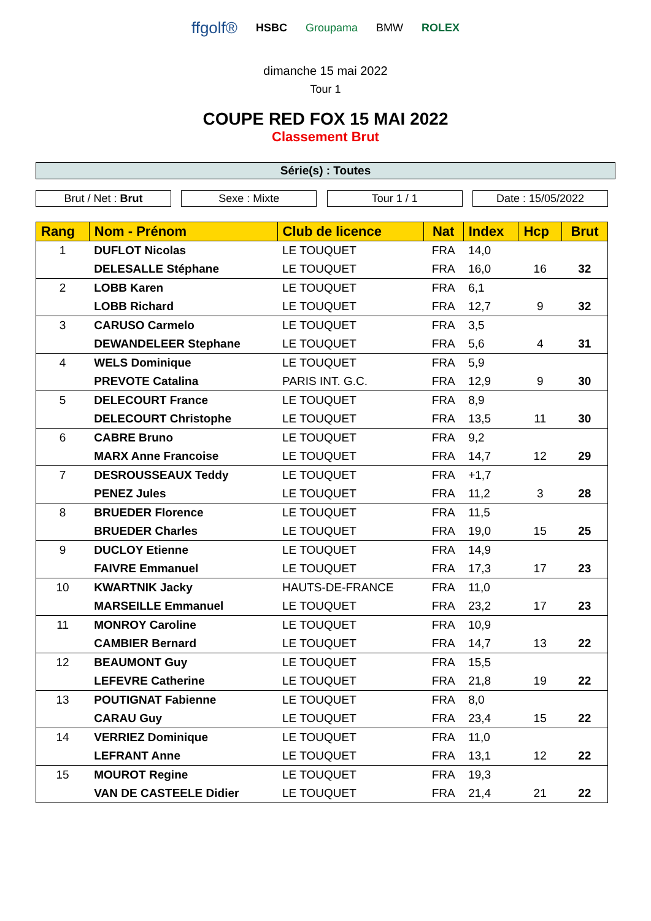ffgolf® HSBC Groupama BMW ROLEX
dimanche 15 mai 2022
Tour 1
COUPE RED FOX 15 MAI 2022
Classement Brut
Série(s) : Toutes
Brut / Net : Brut Sexe : Mixte Tour 1 / 1 Date : 15/05/2022
| Rang | Nom - Prénom | Club de licence | Nat | Index | Hcp | Brut |
| --- | --- | --- | --- | --- | --- | --- |
| 1 | DUFLOT Nicolas | LE TOUQUET | FRA | 14,0 | | |
| | DELESALLE Stéphane | LE TOUQUET | FRA | 16,0 | 16 | 32 |
| 2 | LOBB Karen | LE TOUQUET | FRA | 6,1 | | |
| | LOBB Richard | LE TOUQUET | FRA | 12,7 | 9 | 32 |
| 3 | CARUSO Carmelo | LE TOUQUET | FRA | 3,5 | | |
| | DEWANDELEER Stephane | LE TOUQUET | FRA | 5,6 | 4 | 31 |
| 4 | WELS Dominique | LE TOUQUET | FRA | 5,9 | | |
| | PREVOTE Catalina | PARIS INT. G.C. | FRA | 12,9 | 9 | 30 |
| 5 | DELECOURT France | LE TOUQUET | FRA | 8,9 | | |
| | DELECOURT Christophe | LE TOUQUET | FRA | 13,5 | 11 | 30 |
| 6 | CABRE Bruno | LE TOUQUET | FRA | 9,2 | | |
| | MARX Anne Francoise | LE TOUQUET | FRA | 14,7 | 12 | 29 |
| 7 | DESROUSSEAUX Teddy | LE TOUQUET | FRA | +1,7 | | |
| | PENEZ Jules | LE TOUQUET | FRA | 11,2 | 3 | 28 |
| 8 | BRUEDER Florence | LE TOUQUET | FRA | 11,5 | | |
| | BRUEDER Charles | LE TOUQUET | FRA | 19,0 | 15 | 25 |
| 9 | DUCLOY Etienne | LE TOUQUET | FRA | 14,9 | | |
| | FAIVRE Emmanuel | LE TOUQUET | FRA | 17,3 | 17 | 23 |
| 10 | KWARTNIK Jacky | HAUTS-DE-FRANCE | FRA | 11,0 | | |
| | MARSEILLE Emmanuel | LE TOUQUET | FRA | 23,2 | 17 | 23 |
| 11 | MONROY Caroline | LE TOUQUET | FRA | 10,9 | | |
| | CAMBIER Bernard | LE TOUQUET | FRA | 14,7 | 13 | 22 |
| 12 | BEAUMONT Guy | LE TOUQUET | FRA | 15,5 | | |
| | LEFEVRE Catherine | LE TOUQUET | FRA | 21,8 | 19 | 22 |
| 13 | POUTIGNAT Fabienne | LE TOUQUET | FRA | 8,0 | | |
| | CARAU Guy | LE TOUQUET | FRA | 23,4 | 15 | 22 |
| 14 | VERRIEZ Dominique | LE TOUQUET | FRA | 11,0 | | |
| | LEFRANT Anne | LE TOUQUET | FRA | 13,1 | 12 | 22 |
| 15 | MOUROT Regine | LE TOUQUET | FRA | 19,3 | | |
| | VAN DE CASTEELE Didier | LE TOUQUET | FRA | 21,4 | 21 | 22 |